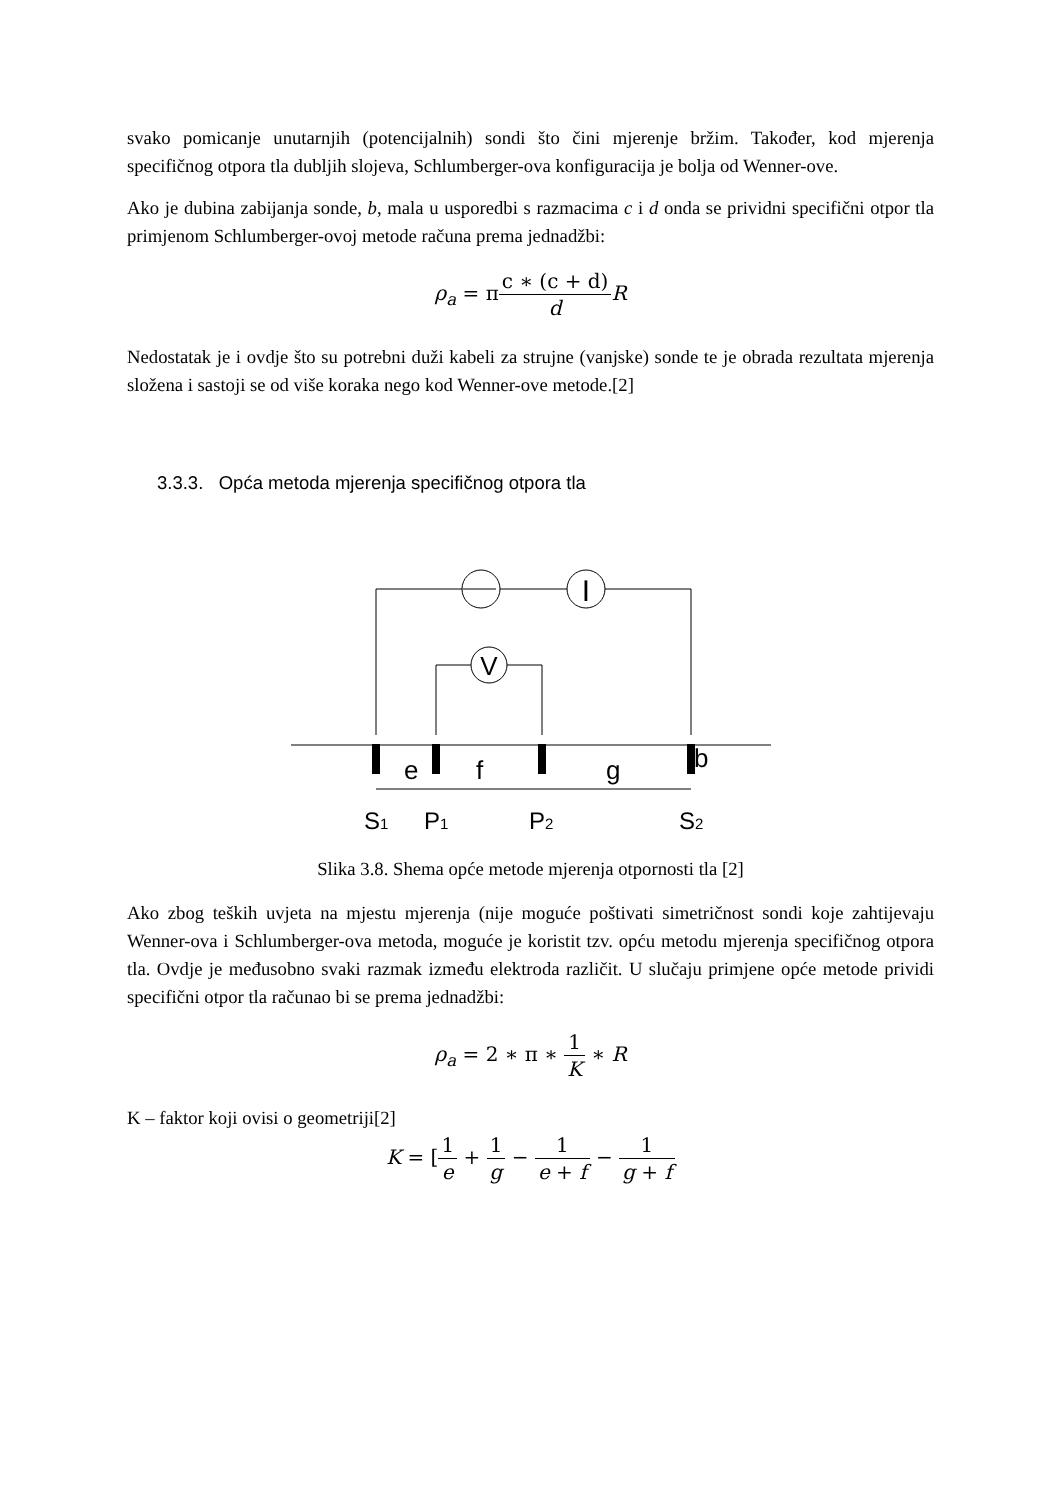svako pomicanje unutarnjih (potencijalnih) sondi što čini mjerenje bržim. Također, kod mjerenja specifičnog otpora tla dubljih slojeva, Schlumberger-ova konfiguracija je bolja od Wenner-ove.
Ako je dubina zabijanja sonde, b, mala u usporedbi s razmacima c i d onda se prividni specifični otpor tla primjenom Schlumberger-ovoj metode računa prema jednadžbi:
ρ<sub>a</sub> = πc ∗ (c + d) d R
Nedostatak je i ovdje što su potrebni duži kabeli za strujne (vanjske) sonde te je obrada rezultata mjerenja složena i sastoji se od više koraka nego kod Wenner-ove metode.[2]
3.3.3. Opća metoda mjerenja specifičnog otpora tla
I
V
e
f
g
b
S1
P1
P2
S2
Slika 3.8. Shema opće metode mjerenja otpornosti tla [2]
Ako zbog teških uvjeta na mjestu mjerenja (nije moguće poštivati simetričnost sondi koje zahtijevaju Wenner-ova i Schlumberger-ova metoda, moguće je koristit tzv. opću metodu mjerenja specifičnog otpora tla. Ovdje je međusobno svaki razmak između elektroda različit. U slučaju primjene opće metode prividi specifični otpor tla računao bi se prema jednadžbi:
ρ<sub>a</sub> = 2 ∗ π ∗ 1 K ∗ R
K – faktor koji ovisi o geometriji[2]
K = [1 e + 1 g − 1 e + f − 1 g + f